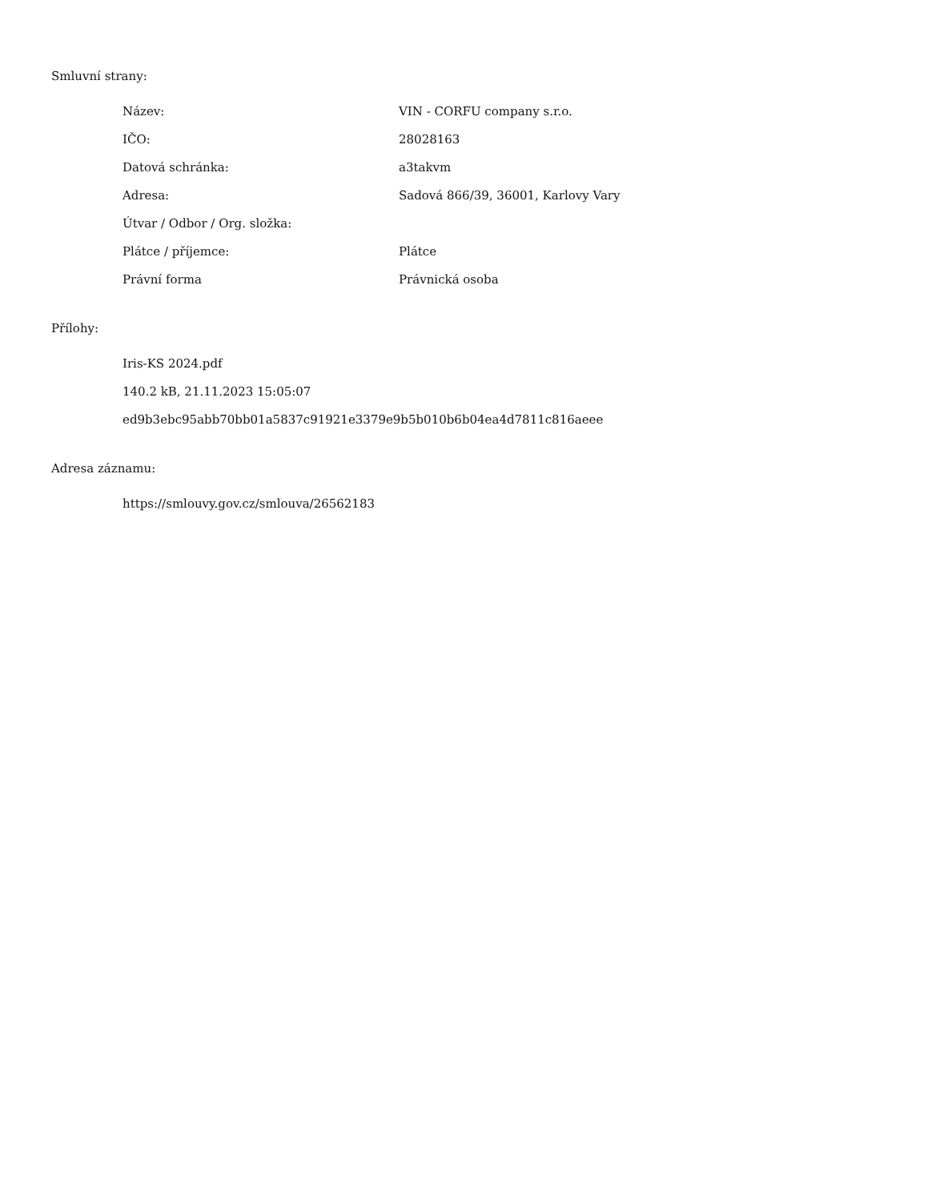Smluvní strany:
| Název: | VIN - CORFU company s.r.o. |
| IČO: | 28028163 |
| Datová schránka: | a3takvm |
| Adresa: | Sadová 866/39, 36001, Karlovy Vary |
| Útvar / Odbor / Org. složka: | |
| Plátce / příjemce: | Plátce |
| Právní forma | Právnická osoba |
Přílohy:
Iris-KS 2024.pdf
140.2 kB, 21.11.2023 15:05:07
ed9b3ebc95abb70bb01a5837c91921e3379e9b5b010b6b04ea4d7811c816aeee
Adresa záznamu:
https://smlouvy.gov.cz/smlouva/26562183